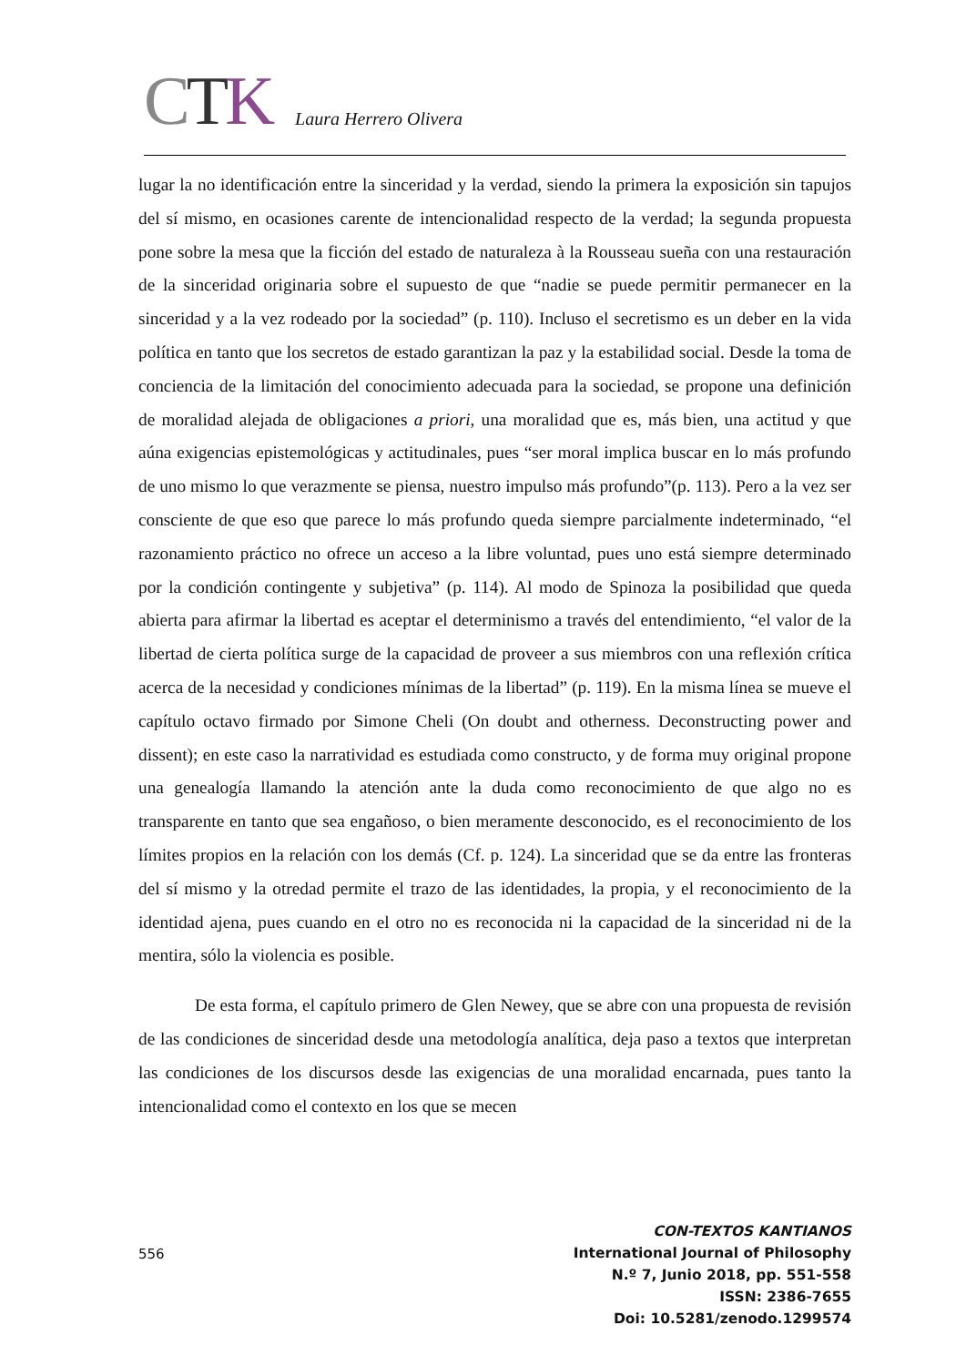CTK
Laura Herrero Olivera
lugar la no identificación entre la sinceridad y la verdad, siendo la primera la exposición sin tapujos del sí mismo, en ocasiones carente de intencionalidad respecto de la verdad; la segunda propuesta pone sobre la mesa que la ficción del estado de naturaleza à la Rousseau sueña con una restauración de la sinceridad originaria sobre el supuesto de que “nadie se puede permitir permanecer en la sinceridad y a la vez rodeado por la sociedad” (p. 110). Incluso el secretismo es un deber en la vida política en tanto que los secretos de estado garantizan la paz y la estabilidad social. Desde la toma de conciencia de la limitación del conocimiento adecuada para la sociedad, se propone una definición de moralidad alejada de obligaciones a priori, una moralidad que es, más bien, una actitud y que aúna exigencias epistemológicas y actitudinales, pues “ser moral implica buscar en lo más profundo de uno mismo lo que verazmente se piensa, nuestro impulso más profundo”(p. 113). Pero a la vez ser consciente de que eso que parece lo más profundo queda siempre parcialmente indeterminado, “el razonamiento práctico no ofrece un acceso a la libre voluntad, pues uno está siempre determinado por la condición contingente y subjetiva” (p. 114). Al modo de Spinoza la posibilidad que queda abierta para afirmar la libertad es aceptar el determinismo a través del entendimiento, “el valor de la libertad de cierta política surge de la capacidad de proveer a sus miembros con una reflexión crítica acerca de la necesidad y condiciones mínimas de la libertad” (p. 119). En la misma línea se mueve el capítulo octavo firmado por Simone Cheli (On doubt and otherness. Deconstructing power and dissent); en este caso la narratividad es estudiada como constructo, y de forma muy original propone una genealogía llamando la atención ante la duda como reconocimiento de que algo no es transparente en tanto que sea engañoso, o bien meramente desconocido, es el reconocimiento de los límites propios en la relación con los demás (Cf. p. 124). La sinceridad que se da entre las fronteras del sí mismo y la otredad permite el trazo de las identidades, la propia, y el reconocimiento de la identidad ajena, pues cuando en el otro no es reconocida ni la capacidad de la sinceridad ni de la mentira, sólo la violencia es posible.
De esta forma, el capítulo primero de Glen Newey, que se abre con una propuesta de revisión de las condiciones de sinceridad desde una metodología analítica, deja paso a textos que interpretan las condiciones de los discursos desde las exigencias de una moralidad encarnada, pues tanto la intencionalidad como el contexto en los que se mecen
556
CON-TEXTOS KANTIANOS
International Journal of Philosophy
N.º 7, Junio 2018, pp. 551-558
ISSN: 2386-7655
Doi: 10.5281/zenodo.1299574